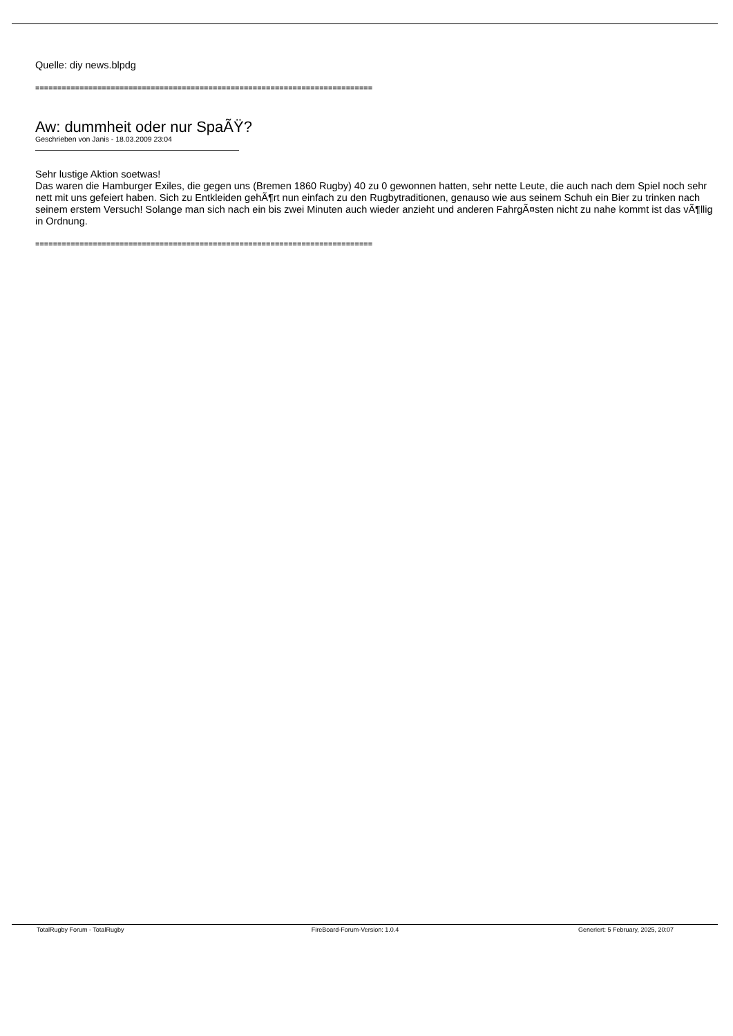Quelle: diy news.blpdg
============================================================================
Aw: dummheit oder nur SpaÃŸ?
Geschrieben von Janis - 18.03.2009 23:04
Sehr lustige Aktion soetwas!
Das waren die Hamburger Exiles, die gegen uns (Bremen 1860 Rugby) 40 zu 0 gewonnen hatten, sehr nette Leute, die auch nach dem Spiel noch sehr nett mit uns gefeiert haben. Sich zu Entkleiden gehÃ¶rt nun einfach zu den Rugbytraditionen, genauso wie aus seinem Schuh ein Bier zu trinken nach seinem erstem Versuch! Solange man sich nach ein bis zwei Minuten auch wieder anzieht und anderen FahrgÃ¤sten nicht zu nahe kommt ist das vÃ¶llig in Ordnung.
============================================================================
TotalRugby Forum - TotalRugby FireBoard-Forum-Version: 1.0.4 Generiert: 5 February, 2025, 20:07